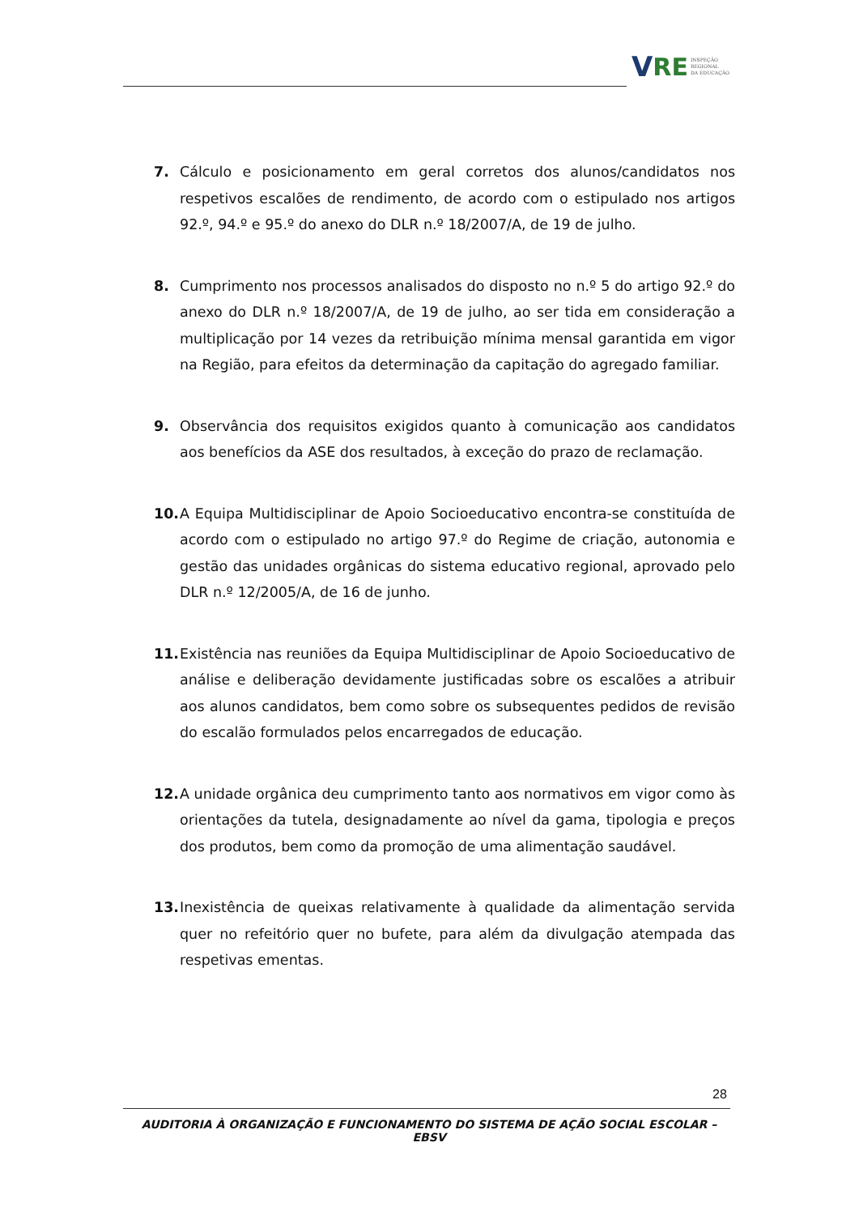V RE INSPEÇÃO
REGIONAL
DA EDUCAÇÃO
7. Cálculo e posicionamento em geral corretos dos alunos/candidatos nos respetivos escalões de rendimento, de acordo com o estipulado nos artigos 92.º, 94.º e 95.º do anexo do DLR n.º 18/2007/A, de 19 de julho.
8. Cumprimento nos processos analisados do disposto no n.º 5 do artigo 92.º do anexo do DLR n.º 18/2007/A, de 19 de julho, ao ser tida em consideração a multiplicação por 14 vezes da retribuição mínima mensal garantida em vigor na Região, para efeitos da determinação da capitação do agregado familiar.
9. Observância dos requisitos exigidos quanto à comunicação aos candidatos aos benefícios da ASE dos resultados, à exceção do prazo de reclamação.
10. A Equipa Multidisciplinar de Apoio Socioeducativo encontra-se constituída de acordo com o estipulado no artigo 97.º do Regime de criação, autonomia e gestão das unidades orgânicas do sistema educativo regional, aprovado pelo DLR n.º 12/2005/A, de 16 de junho.
11. Existência nas reuniões da Equipa Multidisciplinar de Apoio Socioeducativo de análise e deliberação devidamente justificadas sobre os escalões a atribuir aos alunos candidatos, bem como sobre os subsequentes pedidos de revisão do escalão formulados pelos encarregados de educação.
12. A unidade orgânica deu cumprimento tanto aos normativos em vigor como às orientações da tutela, designadamente ao nível da gama, tipologia e preços dos produtos, bem como da promoção de uma alimentação saudável.
13. Inexistência de queixas relativamente à qualidade da alimentação servida quer no refeitório quer no bufete, para além da divulgação atempada das respetivas ementas.
28
AUDITORIA À ORGANIZAÇÃO E FUNCIONAMENTO DO SISTEMA DE AÇÃO SOCIAL ESCOLAR – EBSV